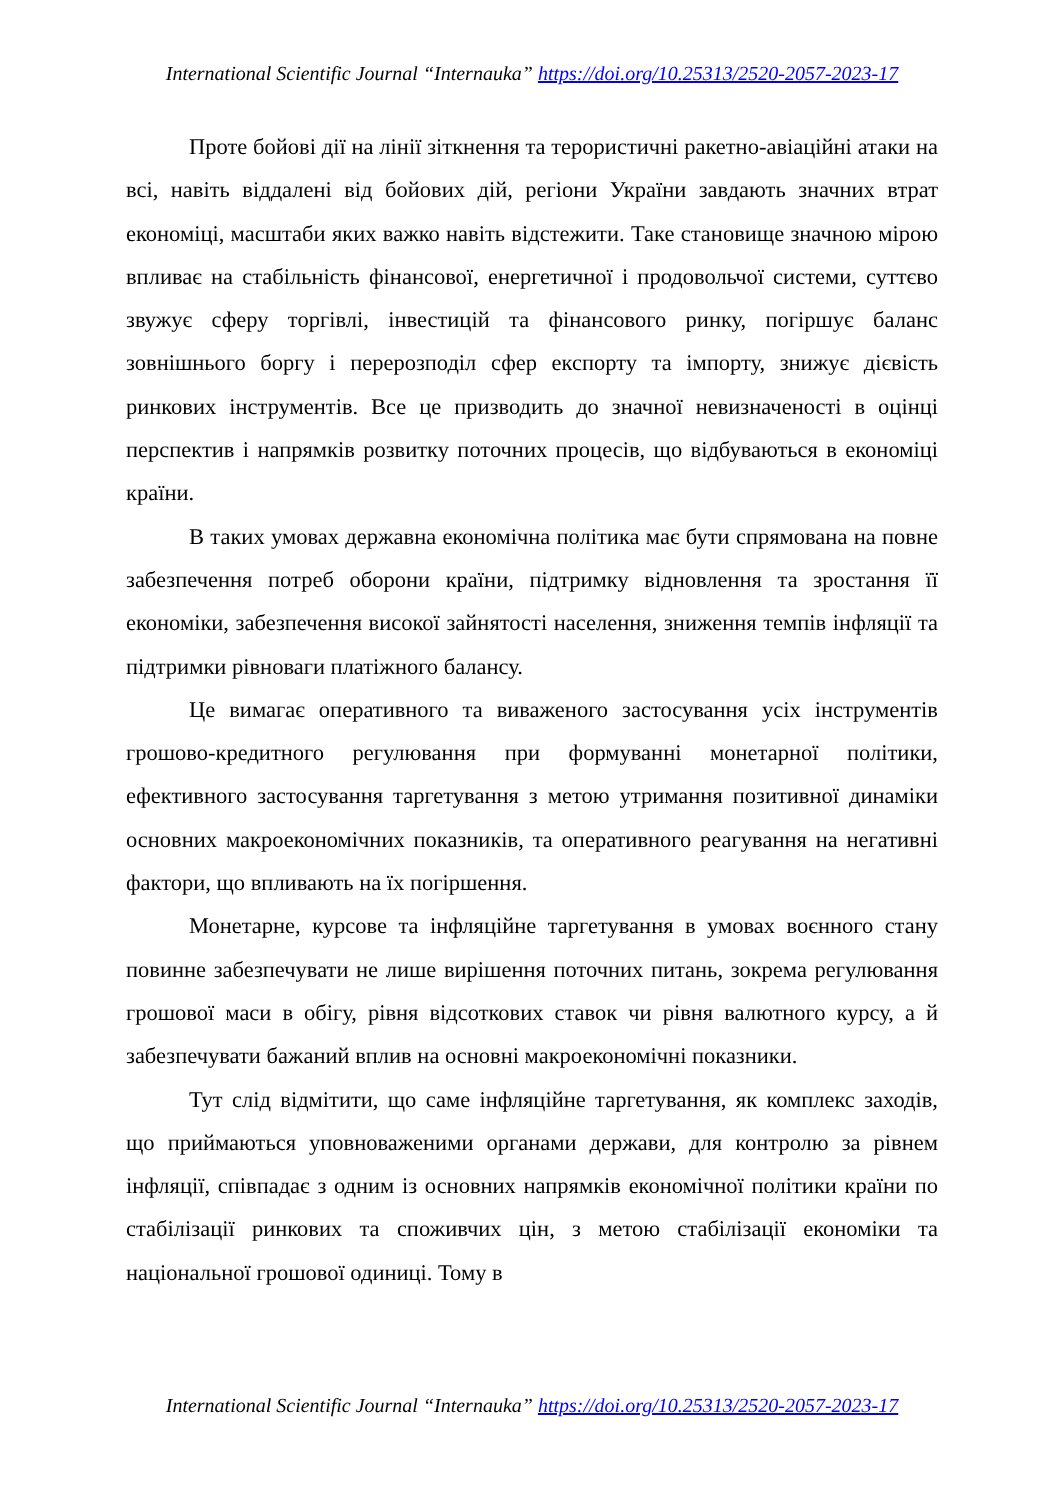International Scientific Journal “Internauka” https://doi.org/10.25313/2520-2057-2023-17
Проте бойові дії на лінії зіткнення та терористичні ракетно-авіаційні атаки на всі, навіть віддалені від бойових дій, регіони України завдають значних втрат економіці, масштаби яких важко навіть відстежити. Таке становище значною мірою впливає на стабільність фінансової, енергетичної і продовольчої системи, суттєво звужує сферу торгівлі, інвестицій та фінансового ринку, погіршує баланс зовнішнього боргу і перерозподіл сфер експорту та імпорту, знижує дієвість ринкових інструментів. Все це призводить до значної невизначеності в оцінці перспектив і напрямків розвитку поточних процесів, що відбуваються в економіці країни.
В таких умовах державна економічна політика має бути спрямована на повне забезпечення потреб оборони країни, підтримку відновлення та зростання її економіки, забезпечення високої зайнятості населення, зниження темпів інфляції та підтримки рівноваги платіжного балансу.
Це вимагає оперативного та виваженого застосування усіх інструментів грошово-кредитного регулювання при формуванні монетарної політики, ефективного застосування таргетування з метою утримання позитивної динаміки основних макроекономічних показників, та оперативного реагування на негативні фактори, що впливають на їх погіршення.
Монетарне, курсове та інфляційне таргетування в умовах воєнного стану повинне забезпечувати не лише вирішення поточних питань, зокрема регулювання грошової маси в обігу, рівня відсоткових ставок чи рівня валютного курсу, а й забезпечувати бажаний вплив на основні макроекономічні показники.
Тут слід відмітити, що саме інфляційне таргетування, як комплекс заходів, що приймаються уповноваженими органами держави, для контролю за рівнем інфляції, співпадає з одним із основних напрямків економічної політики країни по стабілізації ринкових та споживчих цін, з метою стабілізації економіки та національної грошової одиниці. Тому в
International Scientific Journal “Internauka” https://doi.org/10.25313/2520-2057-2023-17